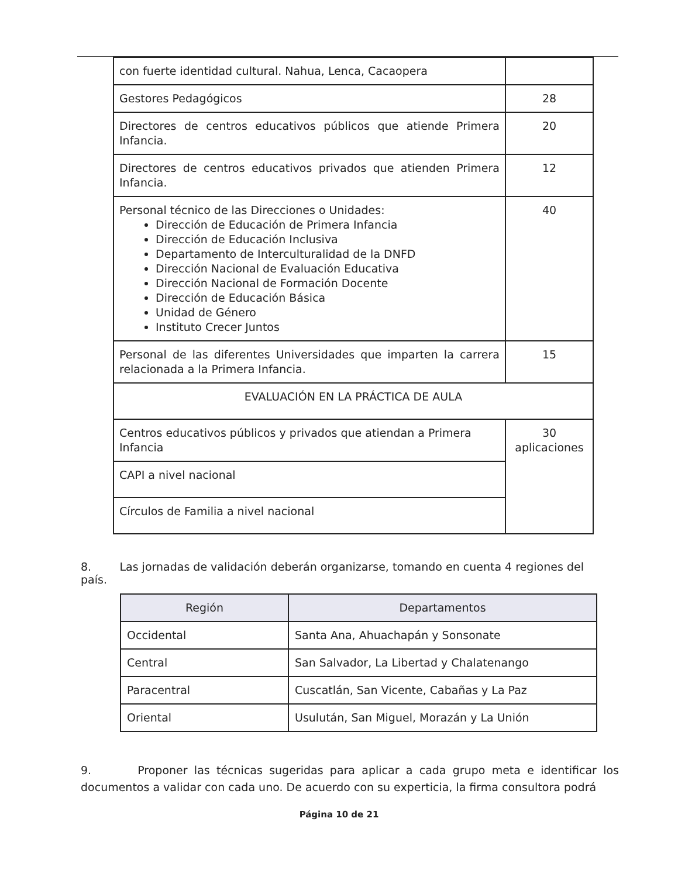| con fuerte identidad cultural. Nahua, Lenca, Cacaopera | |
| Gestores Pedagógicos | 28 |
| Directores de centros educativos públicos que atiende Primera Infancia. | 20 |
| Directores de centros educativos privados que atienden Primera Infancia. | 12 |
| Personal técnico de las Direcciones o Unidades: Dirección de Educación de Primera Infancia Dirección de Educación Inclusiva Departamento de Interculturalidad de la DNFD Dirección Nacional de Evaluación Educativa Dirección Nacional de Formación Docente Dirección de Educación Básica Unidad de Género Instituto Crecer Juntos | 40 |
| Personal de las diferentes Universidades que imparten la carrera relacionada a la Primera Infancia. | 15 |
| EVALUACIÓN EN LA PRÁCTICA DE AULA | |
| Centros educativos públicos y privados que atiendan a Primera Infancia | 30 aplicaciones |
| CAPI a nivel nacional | |
| Círculos de Familia a nivel nacional | |
8. Las jornadas de validación deberán organizarse, tomando en cuenta 4 regiones del país.
| Región | Departamentos |
| --- | --- |
| Occidental | Santa Ana, Ahuachapán y Sonsonate |
| Central | San Salvador, La Libertad y Chalatenango |
| Paracentral | Cuscatlán, San Vicente, Cabañas y La Paz |
| Oriental | Usulután, San Miguel, Morazán y La Unión |
9. Proponer las técnicas sugeridas para aplicar a cada grupo meta e identificar los documentos a validar con cada uno. De acuerdo con su experticia, la firma consultora podrá
Página 10 de 21